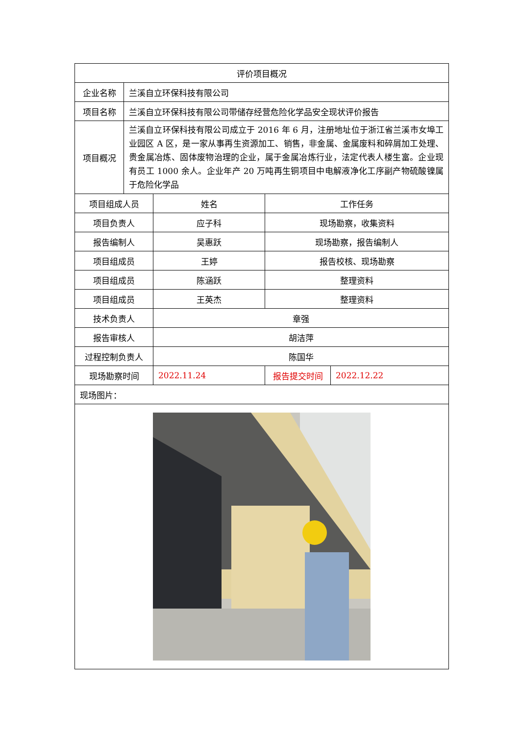| 评价项目概况 | | | | |
| 企业名称 | 兰溪自立环保科技有限公司 | | | |
| 项目名称 | 兰溪自立环保科技有限公司带储存经营危险化学品安全现状评价报告 | | | |
| 项目概况 | 兰溪自立环保科技有限公司成立于 2016 年 6 月，注册地址位于浙江省兰溪市女埠工业园区 A 区，是一家从事再生资源加工、销售，非金属、金属废料和碎屑加工处理、贵金属冶炼、固体废物治理的企业，属于金属冶炼行业，法定代表人楼生富。企业现有员工 1000 余人。企业年产 20 万吨再生铜项目中电解液净化工序副产物硫酸镍属于危险化学品 | | | |
| 项目组成人员 | | 姓名 | 工作任务 | |
| 项目负责人 | | 应子科 | 现场勘察，收集资料 | |
| 报告编制人 | | 吴惠跃 | 现场勘察，报告编制人 | |
| 项目组成员 | | 王婷 | 报告校核、现场勘察 | |
| 项目组成员 | | 陈涵跃 | 整理资料 | |
| 项目组成员 | | 王英杰 | 整理资料 | |
| 技术负责人 | | 章强 | | |
| 报告审核人 | | 胡洁萍 | | |
| 过程控制负责人 | | 陈国华 | | |
| 现场勘察时间 | | 2022.11.24 | 报告提交时间 | 2022.12.22 |
| 现场图片： | | | | |